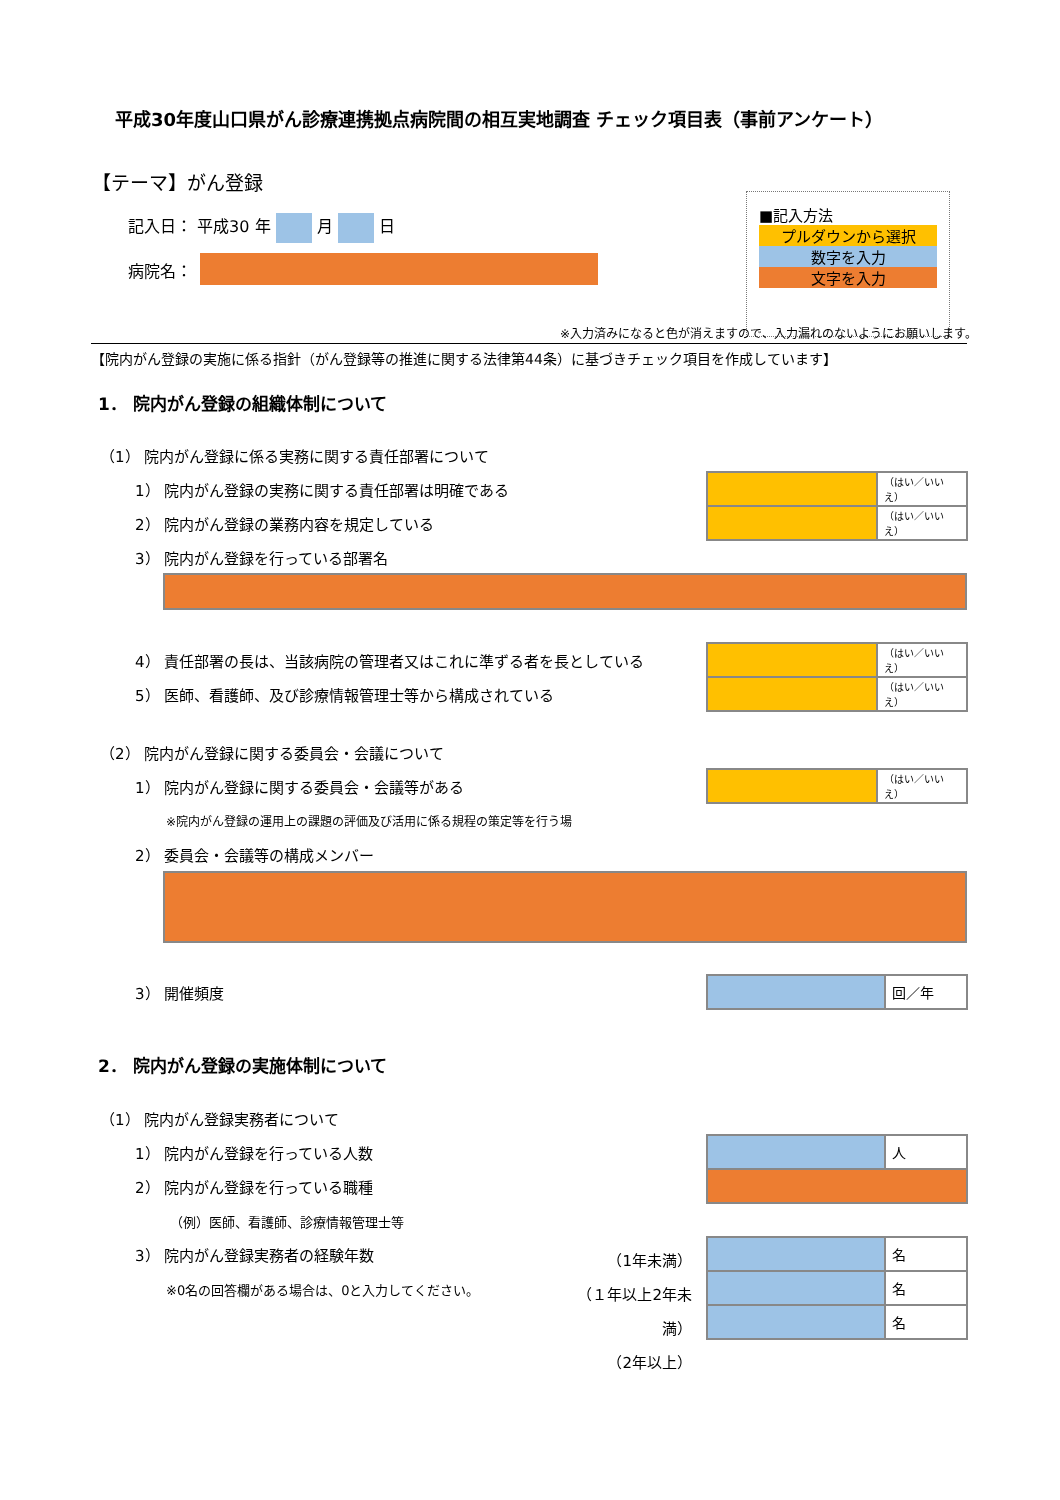平成30年度山口県がん診療連携拠点病院間の相互実地調査 チェック項目表（事前アンケート）
【テーマ】がん登録
記入日： 平成30 年 月 日
病院名：
■記入方法
プルダウンから選択
数字を入力
文字を入力
※入力済みになると色が消えますので、入力漏れのないようにお願いします。
【院内がん登録の実施に係る指針（がん登録等の推進に関する法律第44条）に基づきチェック項目を作成しています】
1． 院内がん登録の組織体制について
（1） 院内がん登録に係る実務に関する責任部署について
1） 院内がん登録の実務に関する責任部署は明確である
2） 院内がん登録の業務内容を規定している
3） 院内がん登録を行っている部署名
（はい／いいえ）
（はい／いいえ）
4） 責任部署の長は、当該病院の管理者又はこれに準ずる者を長としている
5） 医師、看護師、及び診療情報管理士等から構成されている
（はい／いいえ）
（はい／いいえ）
（2） 院内がん登録に関する委員会・会議について
1） 院内がん登録に関する委員会・会議等がある
（はい／いいえ）
※院内がん登録の運用上の課題の評価及び活用に係る規程の策定等を行う場
2） 委員会・会議等の構成メンバー
3） 開催頻度 回／年
2． 院内がん登録の実施体制について
（1） 院内がん登録実務者について
1） 院内がん登録を行っている人数
2） 院内がん登録を行っている職種
人
（例）医師、看護師、診療情報管理士等
3） 院内がん登録実務者の経験年数
※0名の回答欄がある場合は、0と入力してください。
（1年未満）
（１年以上2年未満）
（2年以上）
名
名
名